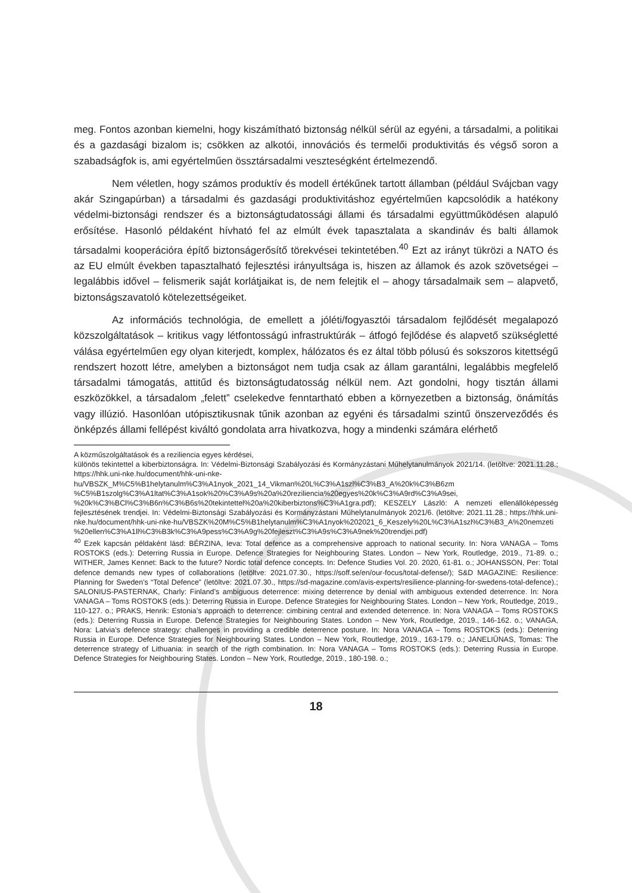meg. Fontos azonban kiemelni, hogy kiszámítható biztonság nélkül sérül az egyéni, a társadalmi, a politikai és a gazdasági bizalom is; csökken az alkotói, innovációs és termelői produktivitás és végső soron a szabadságfok is, ami egyértelműen össztársadalmi veszteségként értelmezendő.
Nem véletlen, hogy számos produktív és modell értékűnek tartott államban (például Svájcban vagy akár Szingapúrban) a társadalmi és gazdasági produktivitáshoz egyértelműen kapcsolódik a hatékony védelmi-biztonsági rendszer és a biztonságtudatossági állami és társadalmi együttműködésen alapuló erősítése. Hasonló példaként hívható fel az elmúlt évek tapasztalata a skandináv és balti államok társadalmi kooperációra építő biztonságerősítő törekvései tekintetében.<sup>40</sup> Ezt az irányt tükrözi a NATO és az EU elmúlt években tapasztalható fejlesztési irányultsága is, hiszen az államok és azok szövetségei – legalábbis idővel – felismerik saját korlátjaikat is, de nem felejtik el – ahogy társadalmaik sem – alapvető, biztonságszavatoló kötelezettségeiket.
Az információs technológia, de emellett a jóléti/fogyasztói társadalom fejlődését megalapozó közszolgáltatások – kritikus vagy létfontosságú infrastruktúrák – átfogó fejlődése és alapvető szükségletté válása egyértelműen egy olyan kiterjedt, komplex, hálózatos és ez által több pólusú és sokszoros kitettségű rendszert hozott létre, amelyben a biztonságot nem tudja csak az állam garantálni, legalábbis megfelelő társadalmi támogatás, attitűd és biztonságtudatosság nélkül nem. Azt gondolni, hogy tisztán állami eszközökkel, a társadalom „felett” cselekedve fenntartható ebben a környezetben a biztonság, önámítás vagy illúzió. Hasonlóan utópisztikusnak tűnik azonban az egyéni és társadalmi szintű önszerveződés és önképzés állami fellépést kiváltó gondolata arra hivatkozva, hogy a mindenki számára elérhető
A közműszolgáltatások és a reziliencia egyes kérdései,
különös tekintettel a kiberbiztonságra. In: Védelmi-Biztonsági Szabályozási és Kormányzástani Műhelytanulmányok 2021/14. (letöltve: 2021.11.28.; https://hhk.uni-nke.hu/document/hhk-uni-nke-hu/VBSZK_M%C5%B1helytanulm%C3%A1nyok_2021_14_Vikman%20L%C3%A1szl%C3%B3_A%20k%C3%B6zm %C5%B1szolg%C3%A1ltat%C3%A1sok%20%C3%A9s%20a%20reziliencia%20egyes%20k%C3%A9rd%C3%A9sei, %20k%C3%BCl%C3%B6n%C3%B6s%20tekintettel%20a%20kiberbiztons%C3%A1gra.pdf); KESZELY László: A nemzeti ellenállóképesség fejlesztésének trendjei. In: Védelmi-Biztonsági Szabályozási és Kormányzástani Műhelytanulmányok 2021/6. (letöltve: 2021.11.28.; https://hhk.uni-nke.hu/document/hhk-uni-nke-hu/VBSZK%20M%C5%B1helytanulm%C3%A1nyok%202021_6_Keszely%20L%C3%A1szl%C3%B3_A%20nemzeti %20ellen%C3%A1ll%C3%B3k%C3%A9pess%C3%A9g%20fejleszt%C3%A9s%C3%A9nek%20trendjei.pdf)
<sup>40</sup> Ezek kapcsán példaként lásd: BÉRZINA, Ieva: Total defence as a comprehensive approach to national security. In: Nora VANAGA – Toms ROSTOKS (eds.): Deterring Russia in Europe. Defence Strategies for Neighbouring States. London – New York, Routledge, 2019., 71-89. o.; WITHER, James Kennet: Back to the future? Nordic total defence concepts. In: Defence Studies Vol. 20. 2020, 61-81. o.; JOHANSSON, Per: Total defence demands new types of collaborations (letöltve: 2021.07.30., https://soff.se/en/our-focus/total-defense/); S&D MAGAZINE: Resilience: Planning for Sweden’s “Total Defence” (letöltve: 2021.07.30., https://sd-magazine.com/avis-experts/resilience-planning-for-swedens-total-defence).; SALONIUS-PASTERNAK, Charly: Finland’s ambiguous deterrence: mixing deterrence by denial with ambiguous extended deterrence. In: Nora VANAGA – Toms ROSTOKS (eds.): Deterring Russia in Europe. Defence Strategies for Neighbouring States. London – New York, Routledge, 2019., 110-127. o.; PRAKS, Henrik: Estonia’s approach to deterrence: cimbining central and extended deterrence. In: Nora VANAGA – Toms ROSTOKS (eds.): Deterring Russia in Europe. Defence Strategies for Neighbouring States. London – New York, Routledge, 2019., 146-162. o.; VANAGA, Nora: Latvia’s defence strategy: challenges in providing a credible deterrence posture. In: Nora VANAGA – Toms ROSTOKS (eds.): Deterring Russia in Europe. Defence Strategies for Neighbouring States. London – New York, Routledge, 2019., 163-179. o.; JANELIŪNAS, Tomas: The deterrence strategy of Lithuania: in search of the rigth combination. In: Nora VANAGA – Toms ROSTOKS (eds.): Deterring Russia in Europe. Defence Strategies for Neighbouring States. London – New York, Routledge, 2019., 180-198. o.;
18